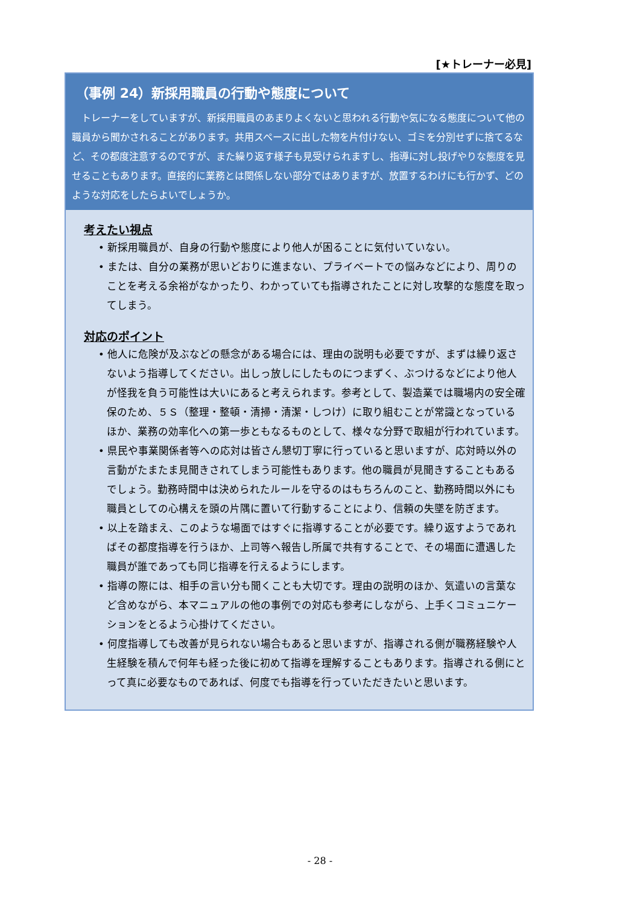[★トレーナー必見]
（事例 24）新採用職員の行動や態度について
トレーナーをしていますが、新採用職員のあまりよくないと思われる行動や気になる態度について他の職員から聞かされることがあります。共用スペースに出した物を片付けない、ゴミを分別せずに捨てるなど、その都度注意するのですが、また繰り返す様子も見受けられますし、指導に対し投げやりな態度を見せることもあります。直接的に業務とは関係しない部分ではありますが、放置するわけにも行かず、どのような対応をしたらよいでしょうか。
考えたい視点
• 新採用職員が、自身の行動や態度により他人が困ることに気付いていない。
• または、自分の業務が思いどおりに進まない、プライベートでの悩みなどにより、周りのことを考える余裕がなかったり、わかっていても指導されたことに対し攻撃的な態度を取ってしまう。
対応のポイント
• 他人に危険が及ぶなどの懸念がある場合には、理由の説明も必要ですが、まずは繰り返さないよう指導してください。出しっ放しにしたものにつまずく、ぶつけるなどにより他人が怪我を負う可能性は大いにあると考えられます。参考として、製造業では職場内の安全確保のため、５Ｓ（整理・整頓・清掃・清潔・しつけ）に取り組むことが常識となっているほか、業務の効率化への第一歩ともなるものとして、様々な分野で取組が行われています。
• 県民や事業関係者等への応対は皆さん懇切丁寧に行っていると思いますが、応対時以外の言動がたまたま見聞きされてしまう可能性もあります。他の職員が見聞きすることもあるでしょう。勤務時間中は決められたルールを守るのはもちろんのこと、勤務時間以外にも職員としての心構えを頭の片隅に置いて行動することにより、信頼の失墜を防ぎます。
• 以上を踏まえ、このような場面ではすぐに指導することが必要です。繰り返すようであればその都度指導を行うほか、上司等へ報告し所属で共有することで、その場面に遭遇した職員が誰であっても同じ指導を行えるようにします。
• 指導の際には、相手の言い分も聞くことも大切です。理由の説明のほか、気遣いの言葉など含めながら、本マニュアルの他の事例での対応も参考にしながら、上手くコミュニケーションをとるよう心掛けてください。
• 何度指導しても改善が見られない場合もあると思いますが、指導される側が職務経験や人生経験を積んで何年も経った後に初めて指導を理解することもあります。指導される側にとって真に必要なものであれば、何度でも指導を行っていただきたいと思います。
- 28 -